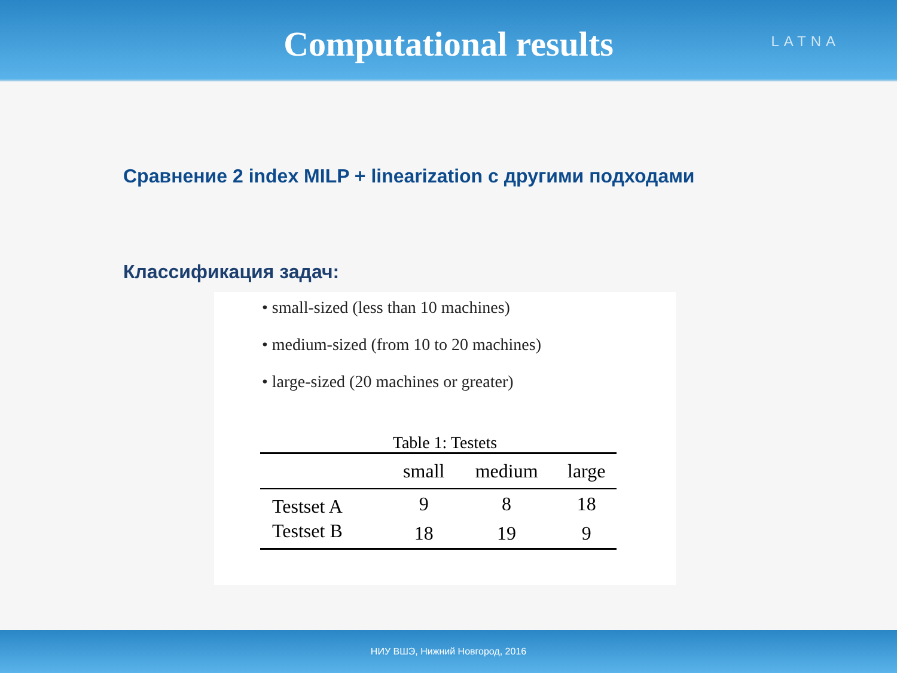Computational results
LATNA
Сравнение 2 index MILP + linearization с другими подходами
Классификация задач:
• small-sized (less than 10 machines)
• medium-sized (from 10 to 20 machines)
• large-sized (20 machines or greater)
Table 1: Testets
| | small | medium | large |
| --- | --- | --- | --- |
| Testset A | 9 | 8 | 18 |
| Testset B | 18 | 19 | 9 |
НИУ ВШЭ, Нижний Новгород, 2016